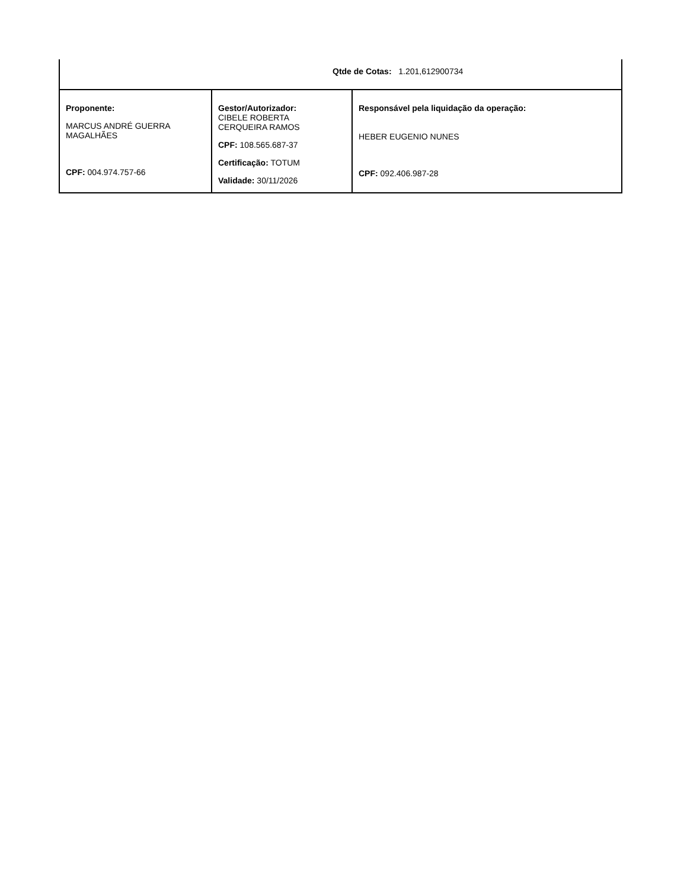Qtde de Cotas: 1.201,612900734
| Proponente: MARCUS ANDRÉ GUERRA MAGALHÃES CPF: 004.974.757-66 | Gestor/Autorizador: CIBELE ROBERTA CERQUEIRA RAMOS CPF: 108.565.687-37 Certificação: TOTUM Validade: 30/11/2026 | Responsável pela liquidação da operação: HEBER EUGENIO NUNES CPF: 092.406.987-28 |